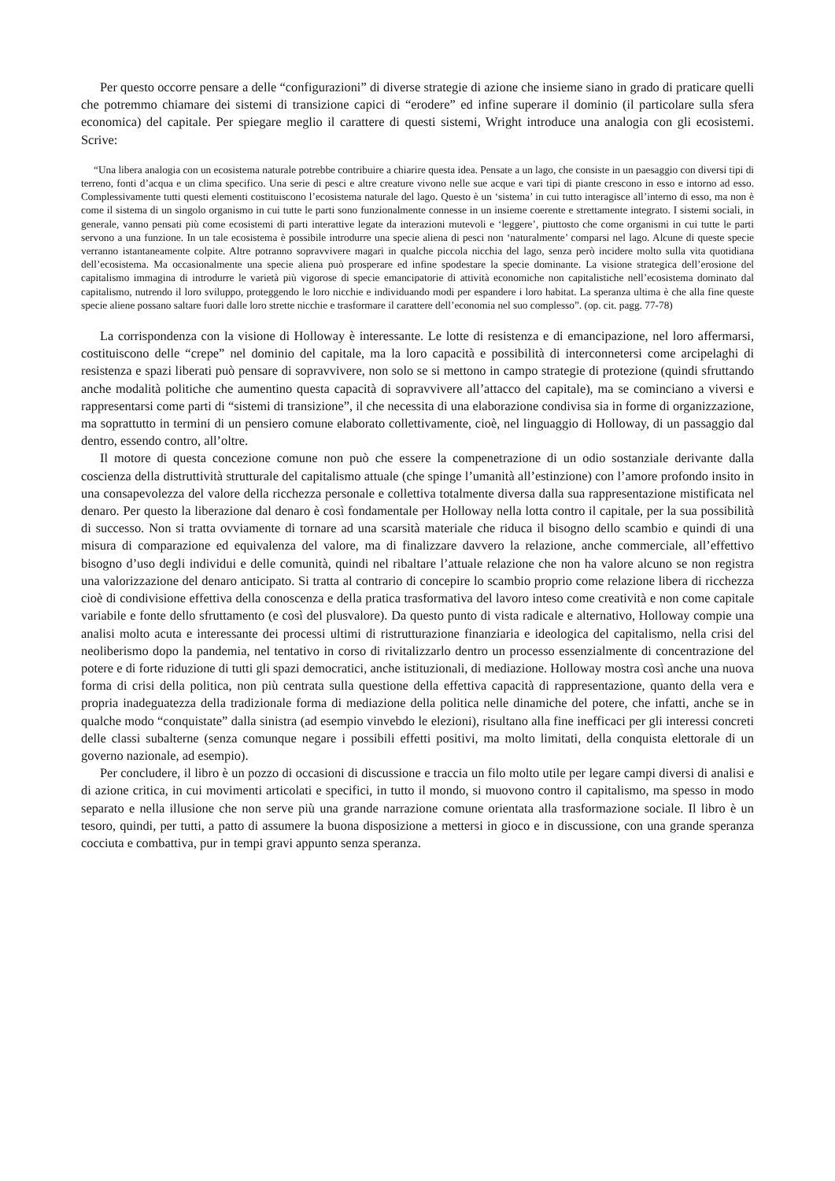Per questo occorre pensare a delle “configurazioni” di diverse strategie di azione che insieme siano in grado di praticare quelli che potremmo chiamare dei sistemi di transizione capici di “erodere” ed infine superare il dominio (il particolare sulla sfera economica) del capitale. Per spiegare meglio il carattere di questi sistemi, Wright introduce una analogia con gli ecosistemi. Scrive:
“Una libera analogia con un ecosistema naturale potrebbe contribuire a chiarire questa idea. Pensate a un lago, che consiste in un paesaggio con diversi tipi di terreno, fonti d’acqua e un clima specifico. Una serie di pesci e altre creature vivono nelle sue acque e vari tipi di piante crescono in esso e intorno ad esso. Complessivamente tutti questi elementi costituiscono l’ecosistema naturale del lago. Questo è un ‘sistema’ in cui tutto interagisce all’interno di esso, ma non è come il sistema di un singolo organismo in cui tutte le parti sono funzionalmente connesse in un insieme coerente e strettamente integrato. I sistemi sociali, in generale, vanno pensati più come ecosistemi di parti interattive legate da interazioni mutevoli e ‘leggere’, piuttosto che come organismi in cui tutte le parti servono a una funzione. In un tale ecosistema è possibile introdurre una specie aliena di pesci non ‘naturalmente’ comparsi nel lago. Alcune di queste specie verranno istantaneamente colpite. Altre potranno sopravvivere magari in qualche piccola nicchia del lago, senza però incidere molto sulla vita quotidiana dell’ecosistema. Ma occasionalmente una specie aliena può prosperare ed infine spodestare la specie dominante. La visione strategica dell’erosione del capitalismo immagina di introdurre le varietà più vigorose di specie emancipatorie di attività economiche non capitalistiche nell’ecosistema dominato dal capitalismo, nutrendo il loro sviluppo, proteggendo le loro nicchie e individuando modi per espandere i loro habitat. La speranza ultima è che alla fine queste specie aliene possano saltare fuori dalle loro strette nicchie e trasformare il carattere dell’economia nel suo complesso”. (op. cit. pagg. 77-78)
La corrispondenza con la visione di Holloway è interessante. Le lotte di resistenza e di emancipazione, nel loro affermarsi, costituiscono delle “crepe” nel dominio del capitale, ma la loro capacità e possibilità di interconnetersi come arcipelaghi di resistenza e spazi liberati può pensare di sopravvivere, non solo se si mettono in campo strategie di protezione (quindi sfruttando anche modalità politiche che aumentino questa capacità di sopravvivere all’attacco del capitale), ma se cominciano a viversi e rappresentarsi come parti di “sistemi di transizione”, il che necessita di una elaborazione condivisa sia in forme di organizzazione, ma soprattutto in termini di un pensiero comune elaborato collettivamente, cioè, nel linguaggio di Holloway, di un passaggio dal dentro, essendo contro, all’oltre.
Il motore di questa concezione comune non può che essere la compenetrazione di un odio sostanziale derivante dalla coscienza della distruttività strutturale del capitalismo attuale (che spinge l’umanità all’estinzione) con l’amore profondo insito in una consapevolezza del valore della ricchezza personale e collettiva totalmente diversa dalla sua rappresentazione mistificata nel denaro. Per questo la liberazione dal denaro è così fondamentale per Holloway nella lotta contro il capitale, per la sua possibilità di successo. Non si tratta ovviamente di tornare ad una scarsità materiale che riduca il bisogno dello scambio e quindi di una misura di comparazione ed equivalenza del valore, ma di finalizzare davvero la relazione, anche commerciale, all’effettivo bisogno d’uso degli individui e delle comunità, quindi nel ribaltare l’attuale relazione che non ha valore alcuno se non registra una valorizzazione del denaro anticipato. Si tratta al contrario di concepire lo scambio proprio come relazione libera di ricchezza cioè di condivisione effettiva della conoscenza e della pratica trasformativa del lavoro inteso come creatività e non come capitale variabile e fonte dello sfruttamento (e così del plusvalore). Da questo punto di vista radicale e alternativo, Holloway compie una analisi molto acuta e interessante dei processi ultimi di ristrutturazione finanziaria e ideologica del capitalismo, nella crisi del neoliberismo dopo la pandemia, nel tentativo in corso di rivitalizzarlo dentro un processo essenzialmente di concentrazione del potere e di forte riduzione di tutti gli spazi democratici, anche istituzionali, di mediazione. Holloway mostra così anche una nuova forma di crisi della politica, non più centrata sulla questione della effettiva capacità di rappresentazione, quanto della vera e propria inadeguatezza della tradizionale forma di mediazione della politica nelle dinamiche del potere, che infatti, anche se in qualche modo “conquistate” dalla sinistra (ad esempio vinvebdo le elezioni), risultano alla fine inefficaci per gli interessi concreti delle classi subalterne (senza comunque negare i possibili effetti positivi, ma molto limitati, della conquista elettorale di un governo nazionale, ad esempio).
Per concludere, il libro è un pozzo di occasioni di discussione e traccia un filo molto utile per legare campi diversi di analisi e di azione critica, in cui movimenti articolati e specifici, in tutto il mondo, si muovono contro il capitalismo, ma spesso in modo separato e nella illusione che non serve più una grande narrazione comune orientata alla trasformazione sociale. Il libro è un tesoro, quindi, per tutti, a patto di assumere la buona disposizione a mettersi in gioco e in discussione, con una grande speranza cocciuta e combattiva, pur in tempi gravi appunto senza speranza.